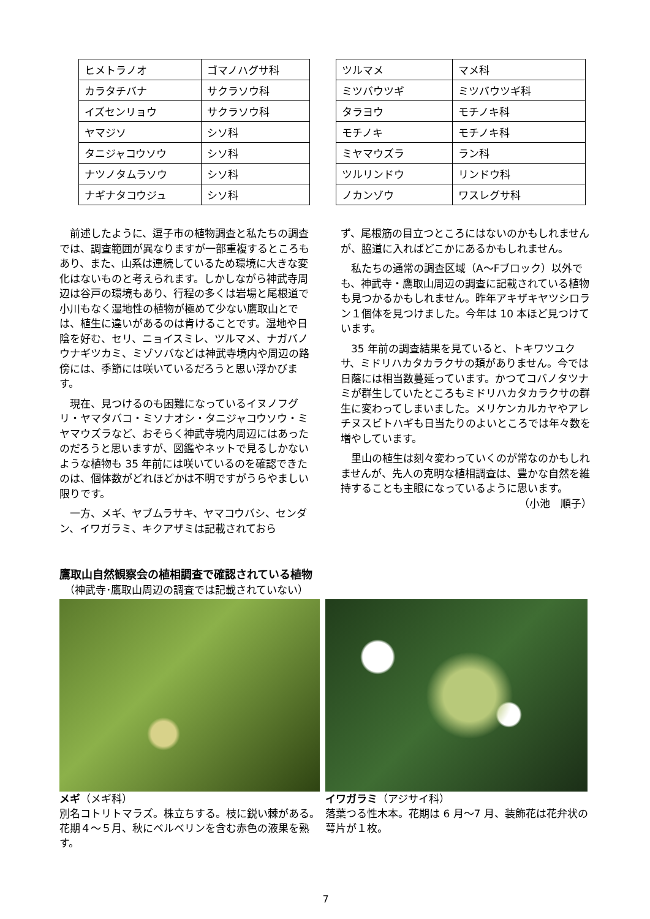| ヒメトラノオ | ゴマノハグサ科 |
| カラタチバナ | サクラソウ科 |
| イズセンリョウ | サクラソウ科 |
| ヤマジソ | シソ科 |
| タニジャコウソウ | シソ科 |
| ナツノタムラソウ | シソ科 |
| ナギナタコウジュ | シソ科 |
| ツルマメ | マメ科 |
| ミツバウツギ | ミツバウツギ科 |
| タラヨウ | モチノキ科 |
| モチノキ | モチノキ科 |
| ミヤマウズラ | ラン科 |
| ツルリンドウ | リンドウ科 |
| ノカンゾウ | ワスレグサ科 |
前述したように、逗子市の植物調査と私たちの調査では、調査範囲が異なりますが一部重複するところもあり、また、山系は連続しているため環境に大きな変化はないものと考えられます。しかしながら神武寺周辺は谷戸の環境もあり、行程の多くは岩場と尾根道で小川もなく湿地性の植物が極めて少ない鷹取山とでは、植生に違いがあるのは肯けることです。湿地や日陰を好む、セリ、ニョイスミレ、ツルマメ、ナガバノウナギツカミ、ミゾソバなどは神武寺境内や周辺の路傍には、季節には咲いているだろうと思い浮かびます。
現在、見つけるのも困難になっているイヌノフグリ・ヤマタバコ・ミソナオシ・タニジャコウソウ・ミヤマウズラなど、おそらく神武寺境内周辺にはあったのだろうと思いますが、図鑑やネットで見るしかないような植物も 35 年前には咲いているのを確認できたのは、個体数がどれほどかは不明ですがうらやましい限りです。
一方、メギ、ヤブムラサキ、ヤマコウバシ、センダン、イワガラミ、キクアザミは記載されておら
ず、尾根筋の目立つところにはないのかもしれませんが、脇道に入ればどこかにあるかもしれません。
私たちの通常の調査区域（A～Fブロック）以外でも、神武寺・鷹取山周辺の調査に記載されている植物も見つかるかもしれません。昨年アキザキヤツシロラン１個体を見つけました。今年は 10 本ほど見つけています。
35 年前の調査結果を見ていると、トキワツユクサ、ミドリハカタカラクサの類がありません。今では日蔭には相当数蔓延っています。かつてコバノタツナミが群生していたところもミドリハカタカラクサの群生に変わってしまいました。メリケンカルカヤやアレチヌスビトハギも日当たりのよいところでは年々数を増やしています。
里山の植生は刻々変わっていくのが常なのかもしれませんが、先人の克明な植相調査は、豊かな自然を維持することも主眼になっているように思います。 （小池　順子）
鷹取山自然観察会の植相調査で確認されている植物
（神武寺･鷹取山周辺の調査では記載されていない）
メギ（メギ科）
別名コトリトマラズ。株立ちする。枝に鋭い棘がある。花期４～５月、秋にベルベリンを含む赤色の液果を熟す。
イワガラミ（アジサイ科）
落葉つる性木本。花期は 6 月～7 月、装飾花は花弁状の萼片が１枚。
7